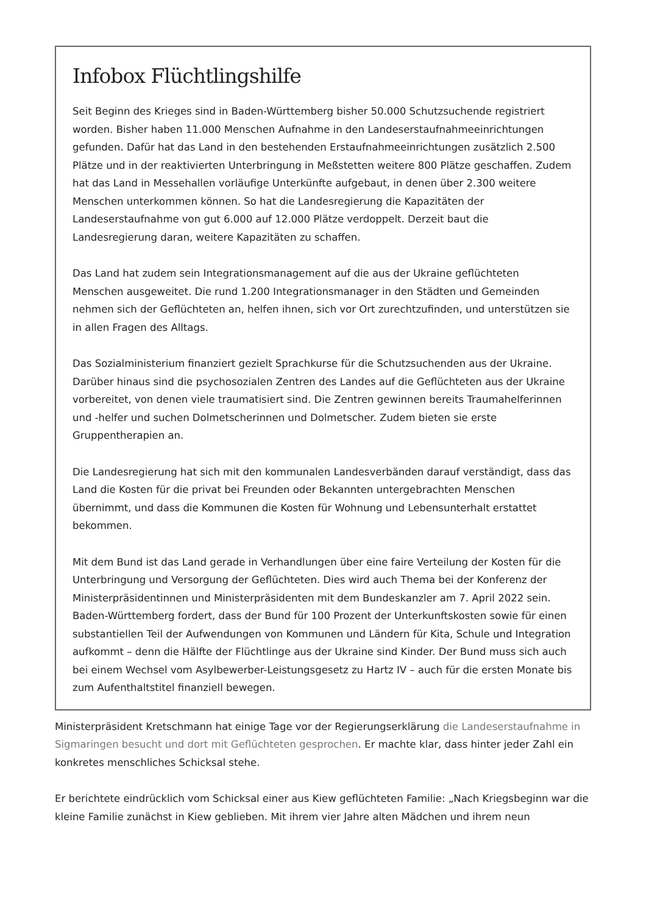Infobox Flüchtlingshilfe
Seit Beginn des Krieges sind in Baden-Württemberg bisher 50.000 Schutzsuchende registriert worden. Bisher haben 11.000 Menschen Aufnahme in den Landeserstaufnahmeeinrichtungen gefunden. Dafür hat das Land in den bestehenden Erstaufnahmeeinrichtungen zusätzlich 2.500 Plätze und in der reaktivierten Unterbringung in Meßstetten weitere 800 Plätze geschaffen. Zudem hat das Land in Messehallen vorläufige Unterkünfte aufgebaut, in denen über 2.300 weitere Menschen unterkommen können. So hat die Landesregierung die Kapazitäten der Landeserstaufnahme von gut 6.000 auf 12.000 Plätze verdoppelt. Derzeit baut die Landesregierung daran, weitere Kapazitäten zu schaffen.
Das Land hat zudem sein Integrationsmanagement auf die aus der Ukraine geflüchteten Menschen ausgeweitet. Die rund 1.200 Integrationsmanager in den Städten und Gemeinden nehmen sich der Geflüchteten an, helfen ihnen, sich vor Ort zurechtzufinden, und unterstützen sie in allen Fragen des Alltags.
Das Sozialministerium finanziert gezielt Sprachkurse für die Schutzsuchenden aus der Ukraine. Darüber hinaus sind die psychosozialen Zentren des Landes auf die Geflüchteten aus der Ukraine vorbereitet, von denen viele traumatisiert sind. Die Zentren gewinnen bereits Traumahelferinnen und -helfer und suchen Dolmetscherinnen und Dolmetscher. Zudem bieten sie erste Gruppentherapien an.
Die Landesregierung hat sich mit den kommunalen Landesverbänden darauf verständigt, dass das Land die Kosten für die privat bei Freunden oder Bekannten untergebrachten Menschen übernimmt, und dass die Kommunen die Kosten für Wohnung und Lebensunterhalt erstattet bekommen.
Mit dem Bund ist das Land gerade in Verhandlungen über eine faire Verteilung der Kosten für die Unterbringung und Versorgung der Geflüchteten. Dies wird auch Thema bei der Konferenz der Ministerpräsidentinnen und Ministerpräsidenten mit dem Bundeskanzler am 7. April 2022 sein. Baden-Württemberg fordert, dass der Bund für 100 Prozent der Unterkunftskosten sowie für einen substantiellen Teil der Aufwendungen von Kommunen und Ländern für Kita, Schule und Integration aufkommt – denn die Hälfte der Flüchtlinge aus der Ukraine sind Kinder. Der Bund muss sich auch bei einem Wechsel vom Asylbewerber-Leistungsgesetz zu Hartz IV – auch für die ersten Monate bis zum Aufenthaltstitel finanziell bewegen.
Ministerpräsident Kretschmann hat einige Tage vor der Regierungserklärung die Landeserstaufnahme in Sigmaringen besucht und dort mit Geflüchteten gesprochen. Er machte klar, dass hinter jeder Zahl ein konkretes menschliches Schicksal stehe.
Er berichtete eindrücklich vom Schicksal einer aus Kiew geflüchteten Familie: „Nach Kriegsbeginn war die kleine Familie zunächst in Kiew geblieben. Mit ihrem vier Jahre alten Mädchen und ihrem neun